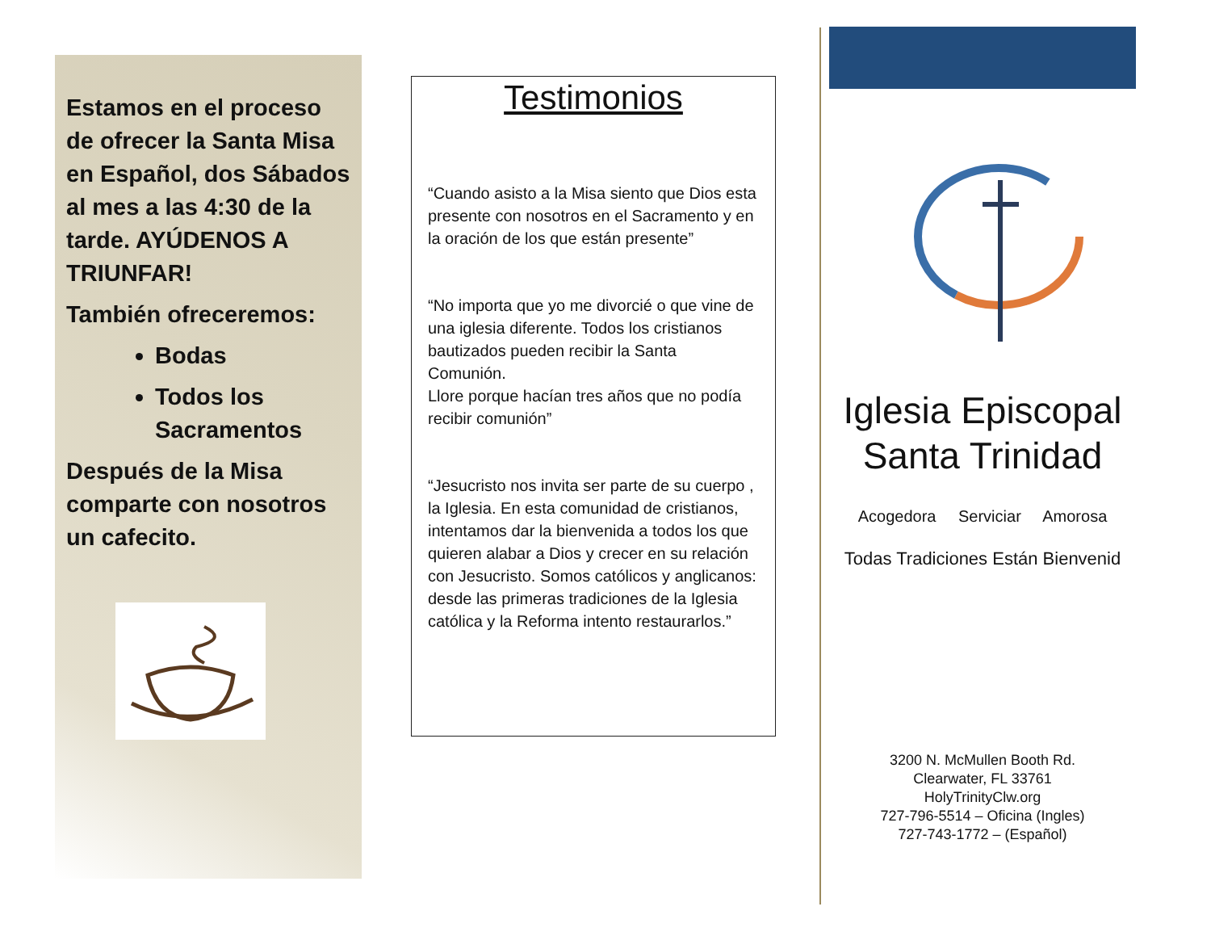Estamos en el proceso de ofrecer la Santa Misa en Español, dos Sábados al mes a las 4:30 de la tarde. AYÚDENOS A TRIUNFAR!
También ofreceremos:
Bodas
Todos los Sacramentos
Después de la Misa comparte con nosotros un cafecito.
Testimonios
“Cuando asisto a la Misa siento que Dios esta presente con nosotros en el Sacramento y en la oración de los que están presente”
“No importa que yo me divorcié o que vine de una iglesia diferente. Todos los cristianos bautizados pueden recibir la Santa Comunión.
Llore porque hacían tres años que no podía recibir comunión”
“Jesucristo nos invita ser parte de su cuerpo , la Iglesia. En esta comunidad de cristianos, intentamos dar la bienvenida a todos los que quieren alabar a Dios y crecer en su relación con Jesucristo. Somos católicos y anglicanos: desde las primeras tradiciones de la Iglesia católica y la Reforma intento restaurarlos.”
Iglesia Episcopal
Santa Trinidad
Acogedora Serviciar Amorosa
Todas Tradiciones Están Bienvenid
3200 N. McMullen Booth Rd.
Clearwater, FL 33761
HolyTrinityClw.org
727-796-5514 – Oficina (Ingles)
727-743-1772 – (Español)